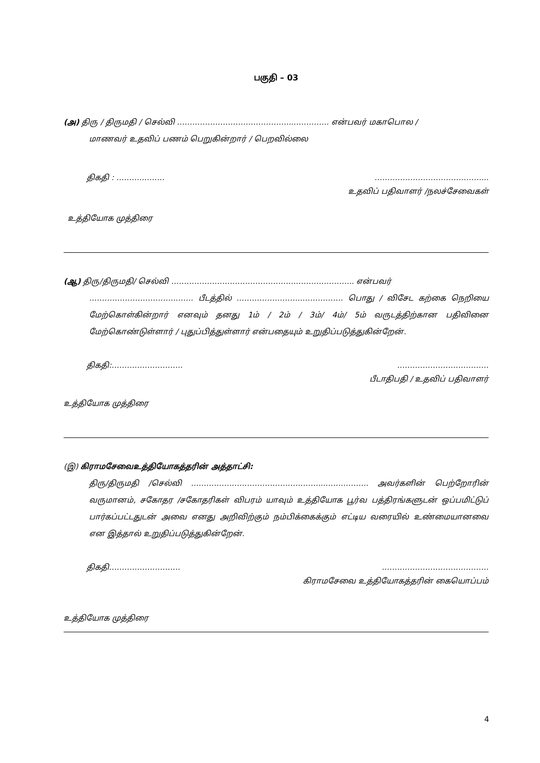பகுதி – 03
(அ) திரு / திருமதி / செல்வி ……………………….……………...………….. என்பவர் மகாபொல /
மாணவர் உதவிப் பணம் பெறுகின்றார் / பெறவில்லை
திகதி : ……….……… ……………………………………...
உதவிப் பதிவாளர் /நலச்சேவைகள்
உத்தியோக முத்திரை
(ஆ) திரு/திருமதி/ செல்வி ………………………………………….………………….. என்பவர்
…………………………….……. பீடத்தில் ……………………..……………. பொது / விசேட கற்கை நெறியை மேற்கொள்கின்றார் எனவும் தனது 1ம் / 2ம் / 3ம்/ 4ம்/ 5ம் வருடத்திற்கான பதிவினை மேற்கொண்டுள்ளார் / புதுப்பித்துள்ளார் என்பதையும் உறுதிப்படுத்துகின்றேன்.
திகதி:………………………. ………………………………
பீடாதிபதி / உதவிப் பதிவாளர்
உத்தியோக முத்திரை
(இ) கிராமசேவைஉத்தியோகத்தரின் அத்தாட்சி:
திரு/திருமதி /செல்வி ..…………………………………………...…….………. அவர்களின் பெற்றோரின் வருமானம், சகோதர /சகோதரிகள் விபரம் யாவும் உத்தியோக பூர்வ பத்திரங்களுடன் ஒப்பமிட்டுப் பார்கப்பட்டதுடன் அவை எனது அறிவிற்கும் நம்பிக்கைக்கும் எட்டிய வரையில் உண்மையானவை என இத்தால் உறுதிப்படுத்துகின்றேன்.
திகதி………………………. ……………………………………
கிராமசேவை உத்தியோகத்தரின் கையொப்பம்
உத்தியோக முத்திரை
4